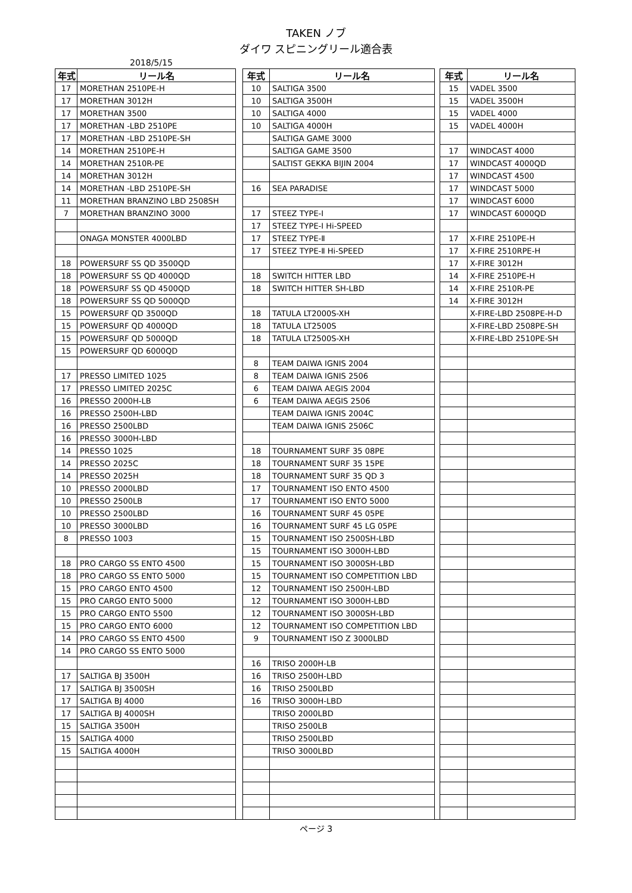TAKEN ノブ
ダイワ スピニングリール適合表
2018/5/15
| 年式 | リール名 | | 年式 | リール名 | | 年式 | リール名 |
| --- | --- | --- | --- | --- | --- | --- | --- |
| 17 | MORETHAN 2510PE-H | | 10 | SALTIGA 3500 | | 15 | VADEL 3500 |
| 17 | MORETHAN 3012H | | 10 | SALTIGA 3500H | | 15 | VADEL 3500H |
| 17 | MORETHAN 3500 | | 10 | SALTIGA 4000 | | 15 | VADEL 4000 |
| 17 | MORETHAN -LBD 2510PE | | 10 | SALTIGA 4000H | | 15 | VADEL 4000H |
| 17 | MORETHAN -LBD 2510PE-SH | | | SALTIGA GAME 3000 | | | |
| 14 | MORETHAN 2510PE-H | | | SALTIGA GAME 3500 | | 17 | WINDCAST 4000 |
| 14 | MORETHAN 2510R-PE | | | SALTIST GEKKA BIJIN 2004 | | 17 | WINDCAST 4000QD |
| 14 | MORETHAN 3012H | | | | | 17 | WINDCAST 4500 |
| 14 | MORETHAN -LBD 2510PE-SH | | 16 | SEA PARADISE | | 17 | WINDCAST 5000 |
| 11 | MORETHAN BRANZINO LBD 2508SH | | | | | 17 | WINDCAST 6000 |
| 7 | MORETHAN BRANZINO 3000 | | 17 | STEEZ TYPE-Ⅰ | | 17 | WINDCAST 6000QD |
| | | | 17 | STEEZ TYPE-Ⅰ Hi-SPEED | | | |
| | ONAGA MONSTER 4000LBD | | 17 | STEEZ TYPE-Ⅱ | | 17 | X-FIRE 2510PE-H |
| | | | 17 | STEEZ TYPE-Ⅱ Hi-SPEED | | 17 | X-FIRE 2510RPE-H |
| 18 | POWERSURF SS QD 3500QD | | | | | 17 | X-FIRE 3012H |
| 18 | POWERSURF SS QD 4000QD | | 18 | SWITCH HITTER LBD | | 14 | X-FIRE 2510PE-H |
| 18 | POWERSURF SS QD 4500QD | | 18 | SWITCH HITTER SH-LBD | | 14 | X-FIRE 2510R-PE |
| 18 | POWERSURF SS QD 5000QD | | | | | 14 | X-FIRE 3012H |
| 15 | POWERSURF QD 3500QD | | 18 | TATULA LT2000S-XH | | | X-FIRE-LBD 2508PE-H-D |
| 15 | POWERSURF QD 4000QD | | 18 | TATULA LT2500S | | | X-FIRE-LBD 2508PE-SH |
| 15 | POWERSURF QD 5000QD | | 18 | TATULA LT2500S-XH | | | X-FIRE-LBD 2510PE-SH |
| 15 | POWERSURF QD 6000QD | | | | | | |
| | | | 8 | TEAM DAIWA IGNIS 2004 | | | |
| 17 | PRESSO LIMITED 1025 | | 8 | TEAM DAIWA IGNIS 2506 | | | |
| 17 | PRESSO LIMITED 2025C | | 6 | TEAM DAIWA AEGIS 2004 | | | |
| 16 | PRESSO 2000H-LB | | 6 | TEAM DAIWA AEGIS 2506 | | | |
| 16 | PRESSO 2500H-LBD | | | TEAM DAIWA IGNIS 2004C | | | |
| 16 | PRESSO 2500LBD | | | TEAM DAIWA IGNIS 2506C | | | |
| 16 | PRESSO 3000H-LBD | | | | | | |
| 14 | PRESSO 1025 | | 18 | TOURNAMENT SURF 35 08PE | | | |
| 14 | PRESSO 2025C | | 18 | TOURNAMENT SURF 35 15PE | | | |
| 14 | PRESSO 2025H | | 18 | TOURNAMENT SURF 35 QD 3 | | | |
| 10 | PRESSO 2000LBD | | 17 | TOURNAMENT ISO ENTO 4500 | | | |
| 10 | PRESSO 2500LB | | 17 | TOURNAMENT ISO ENTO 5000 | | | |
| 10 | PRESSO 2500LBD | | 16 | TOURNAMENT SURF 45 05PE | | | |
| 10 | PRESSO 3000LBD | | 16 | TOURNAMENT SURF 45 LG 05PE | | | |
| 8 | PRESSO 1003 | | 15 | TOURNAMENT ISO 2500SH-LBD | | | |
| | | | 15 | TOURNAMENT ISO 3000H-LBD | | | |
| 18 | PRO CARGO SS ENTO 4500 | | 15 | TOURNAMENT ISO 3000SH-LBD | | | |
| 18 | PRO CARGO SS ENTO 5000 | | 15 | TOURNAMENT ISO COMPETITION LBD | | | |
| 15 | PRO CARGO ENTO 4500 | | 12 | TOURNAMENT ISO 2500H-LBD | | | |
| 15 | PRO CARGO ENTO 5000 | | 12 | TOURNAMENT ISO 3000H-LBD | | | |
| 15 | PRO CARGO ENTO 5500 | | 12 | TOURNAMENT ISO 3000SH-LBD | | | |
| 15 | PRO CARGO ENTO 6000 | | 12 | TOURNAMENT ISO COMPETITION LBD | | | |
| 14 | PRO CARGO SS ENTO 4500 | | 9 | TOURNAMENT ISO Z 3000LBD | | | |
| 14 | PRO CARGO SS ENTO 5000 | | | | | | |
| | | | 16 | TRISO 2000H-LB | | | |
| 17 | SALTIGA BJ 3500H | | 16 | TRISO 2500H-LBD | | | |
| 17 | SALTIGA BJ 3500SH | | 16 | TRISO 2500LBD | | | |
| 17 | SALTIGA BJ 4000 | | 16 | TRISO 3000H-LBD | | | |
| 17 | SALTIGA BJ 4000SH | | | TRISO 2000LBD | | | |
| 15 | SALTIGA 3500H | | | TRISO 2500LB | | | |
| 15 | SALTIGA 4000 | | | TRISO 2500LBD | | | |
| 15 | SALTIGA 4000H | | | TRISO 3000LBD | | | |
ページ 3